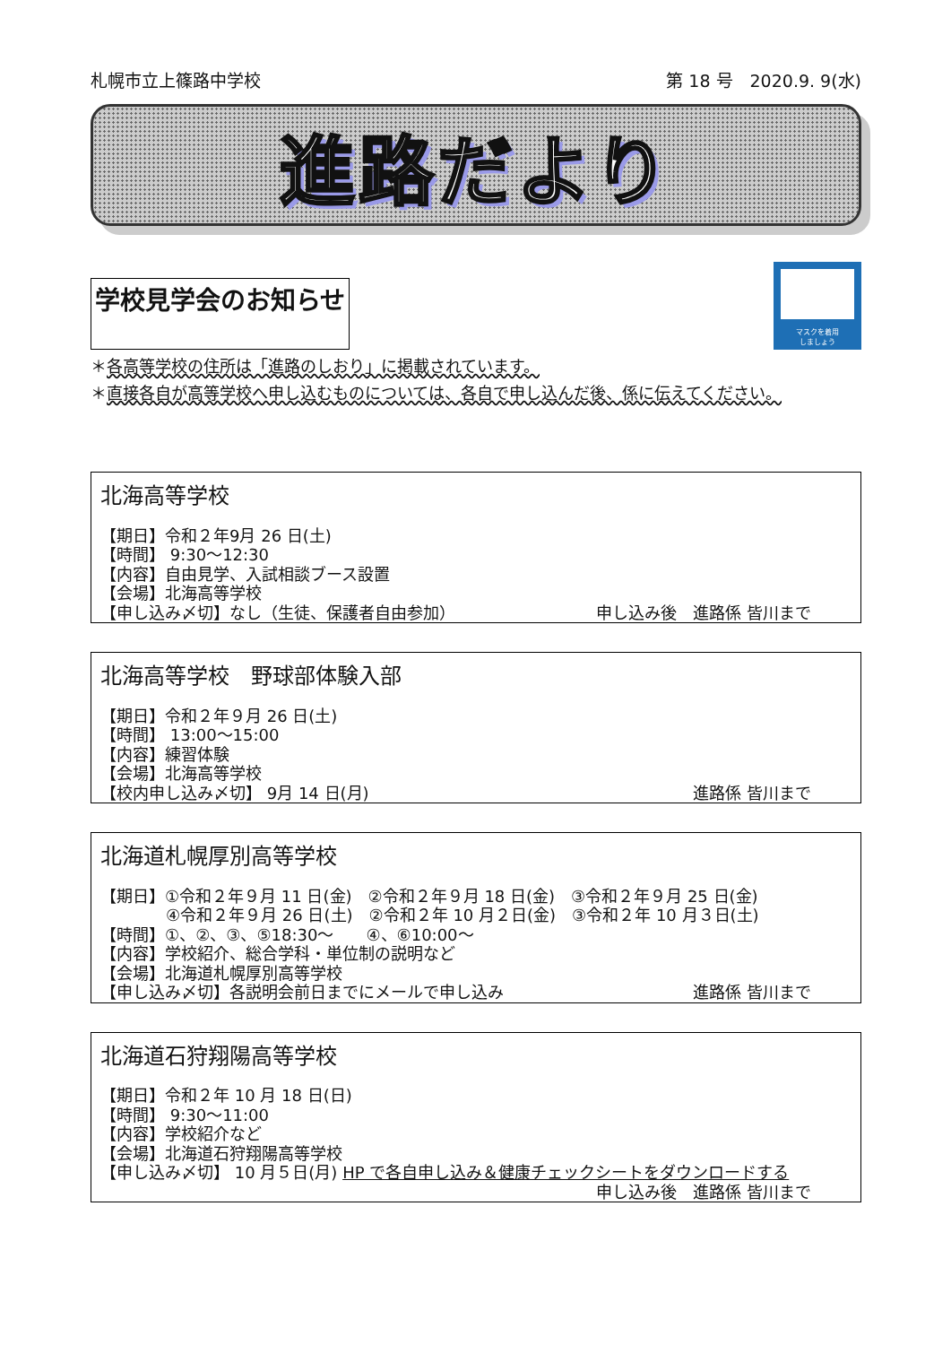札幌市立上篠路中学校 第 18 号　2020.9. 9(水)
進路だより
学校見学会のお知らせ
マスクを着用
しましょう
＊各高等学校の住所は「進路のしおり」に掲載されています。
＊直接各自が高等学校へ申し込むものについては、各自で申し込んだ後、係に伝えてください。
北海高等学校
【期日】令和２年9月 26 日(土)
【時間】 9:30～12:30
【内容】自由見学、入試相談ブース設置
【会場】北海高等学校
【申し込み〆切】なし（生徒、保護者自由参加） 申し込み後　進路係 皆川まで
北海高等学校　野球部体験入部
【期日】令和２年９月 26 日(土)
【時間】 13:00～15:00
【内容】練習体験
【会場】北海高等学校
【校内申し込み〆切】 9月 14 日(月) 進路係 皆川まで
北海道札幌厚別高等学校
【期日】①令和２年９月 11 日(金)　②令和２年９月 18 日(金)　③令和２年９月 25 日(金)
④令和２年９月 26 日(土)　②令和２年 10 月２日(金)　③令和２年 10 月３日(土)
【時間】①、②、③、⑤18:30～　　④、⑥10:00～
【内容】学校紹介、総合学科・単位制の説明など
【会場】北海道札幌厚別高等学校
【申し込み〆切】各説明会前日までにメールで申し込み 進路係 皆川まで
北海道石狩翔陽高等学校
【期日】令和２年 10 月 18 日(日)
【時間】 9:30～11:00
【内容】学校紹介など
【会場】北海道石狩翔陽高等学校
【申し込み〆切】 10 月５日(月) HP で各自申し込み＆健康チェックシートをダウンロードする
申し込み後　進路係 皆川まで